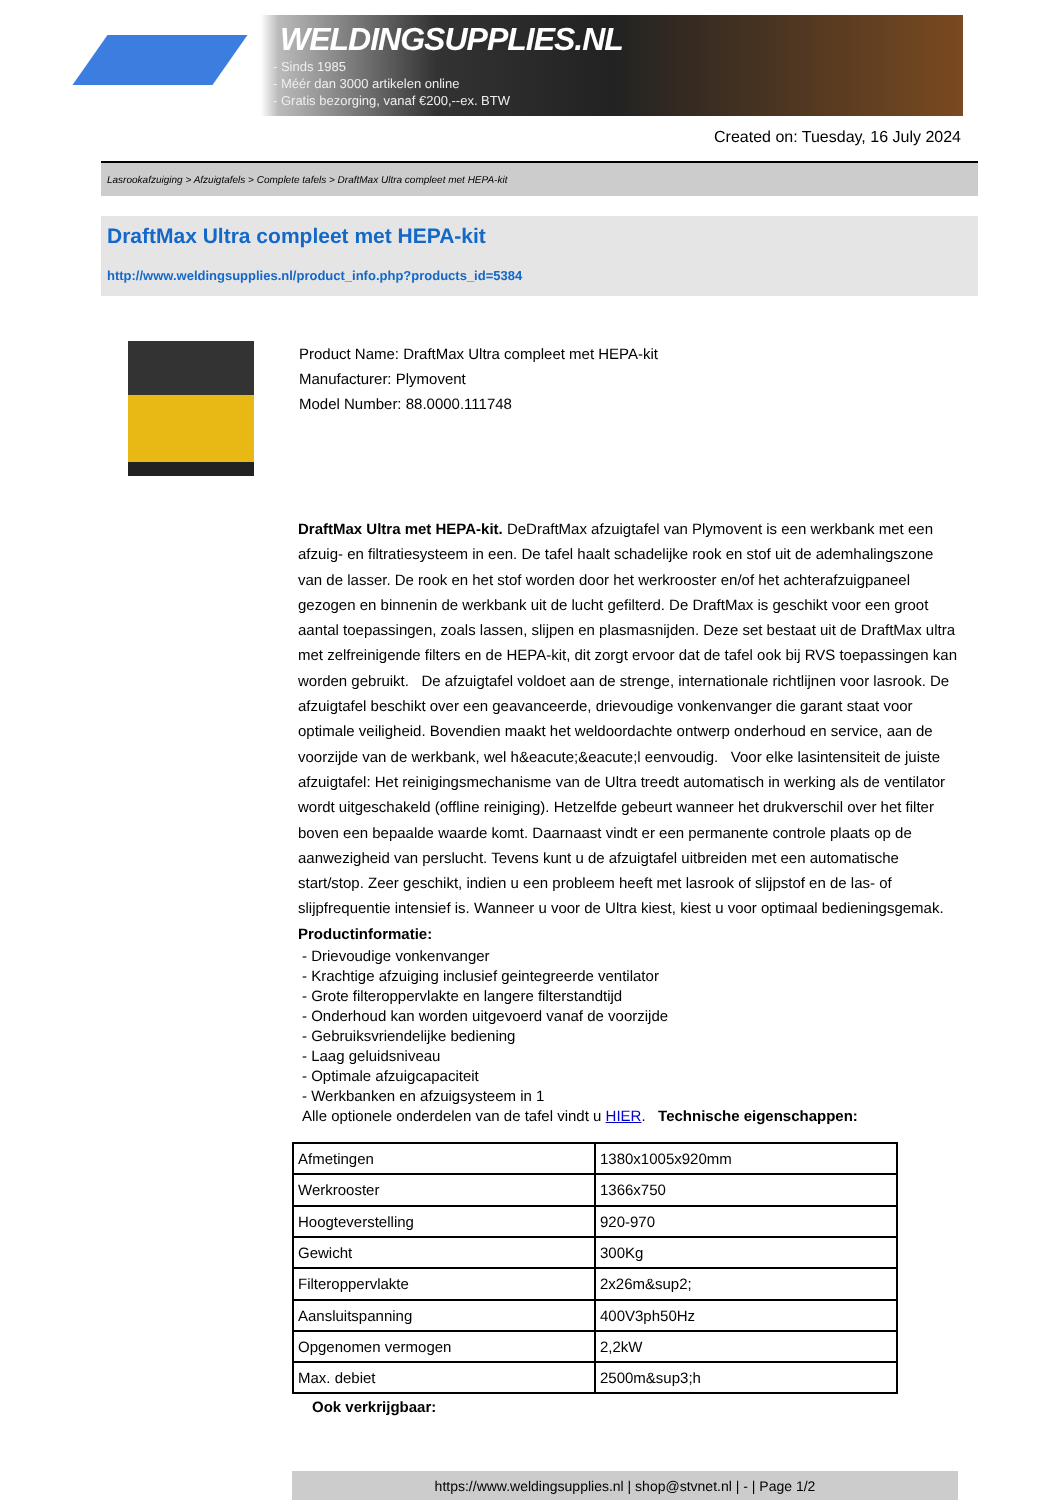WELDINGSUPPLIES.NL
- Sinds 1985
- Méér dan 3000 artikelen online
- Gratis bezorging, vanaf €200,--ex. BTW
Created on: Tuesday, 16 July 2024
Lasrookafzuiging > Afzuigtafels > Complete tafels > DraftMax Ultra compleet met HEPA-kit
DraftMax Ultra compleet met HEPA-kit
http://www.weldingsupplies.nl/product_info.php?products_id=5384
Product Name: DraftMax Ultra compleet met HEPA-kit
Manufacturer: Plymovent
Model Number: 88.0000.111748
DraftMax Ultra met HEPA-kit. DeDraftMax afzuigtafel van Plymovent is een werkbank met een afzuig- en filtratiesysteem in een. De tafel haalt schadelijke rook en stof uit de ademhalingszone van de lasser. De rook en het stof worden door het werkrooster en/of het achterafzuigpaneel gezogen en binnenin de werkbank uit de lucht gefilterd. De DraftMax is geschikt voor een groot aantal toepassingen, zoals lassen, slijpen en plasmasnijden. Deze set bestaat uit de DraftMax ultra met zelfreinigende filters en de HEPA-kit, dit zorgt ervoor dat de tafel ook bij RVS toepassingen kan worden gebruikt. De afzuigtafel voldoet aan de strenge, internationale richtlijnen voor lasrook. De afzuigtafel beschikt over een geavanceerde, drievoudige vonkenvanger die garant staat voor optimale veiligheid. Bovendien maakt het weldoordachte ontwerp onderhoud en service, aan de voorzijde van de werkbank, wel h&eacute;&eacute;l eenvoudig. Voor elke lasintensiteit de juiste afzuigtafel: Het reinigingsmechanisme van de Ultra treedt automatisch in werking als de ventilator wordt uitgeschakeld (offline reiniging). Hetzelfde gebeurt wanneer het drukverschil over het filter boven een bepaalde waarde komt. Daarnaast vindt er een permanente controle plaats op de aanwezigheid van perslucht. Tevens kunt u de afzuigtafel uitbreiden met een automatische start/stop. Zeer geschikt, indien u een probleem heeft met lasrook of slijpstof en de las- of slijpfrequentie intensief is. Wanneer u voor de Ultra kiest, kiest u voor optimaal bedieningsgemak. Productinformatie:
- Drievoudige vonkenvanger
- Krachtige afzuiging inclusief geintegreerde ventilator
- Grote filteroppervlakte en langere filterstandtijd
- Onderhoud kan worden uitgevoerd vanaf de voorzijde
- Gebruiksvriendelijke bediening
- Laag geluidsniveau
- Optimale afzuigcapaciteit
- Werkbanken en afzuigsysteem in 1
Alle optionele onderdelen van de tafel vindt u HIER. Technische eigenschappen:
| Afmetingen | 1380x1005x920mm |
| Werkrooster | 1366x750 |
| Hoogteverstelling | 920-970 |
| Gewicht | 300Kg |
| Filteroppervlakte | 2x26m&sup2; |
| Aansluitspanning | 400V3ph50Hz |
| Opgenomen vermogen | 2,2kW |
| Max. debiet | 2500m&sup3;h |
Ook verkrijgbaar:
https://www.weldingsupplies.nl | shop@stvnet.nl | - | Page 1/2